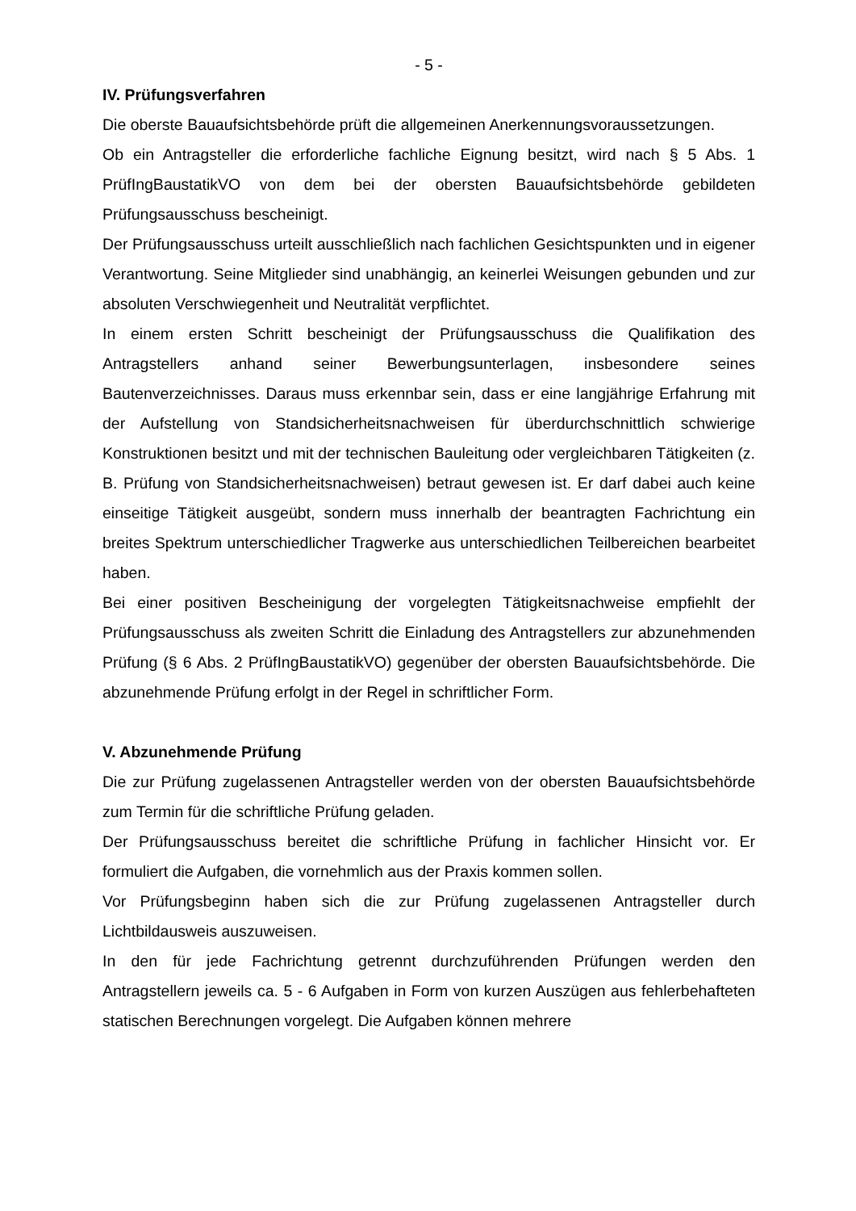- 5 -
IV. Prüfungsverfahren
Die oberste Bauaufsichtsbehörde prüft die allgemeinen Anerkennungs­voraussetzungen.
Ob ein Antragsteller die erforderliche fachliche Eignung besitzt, wird nach § 5 Abs. 1 PrüfIngBaustatikVO von dem bei der obersten Bauaufsichtsbehörde gebildeten Prüfungsausschuss bescheinigt.
Der Prüfungsausschuss urteilt ausschließlich nach fachlichen Gesichtspunkten und in eigener Verantwortung. Seine Mitglieder sind unabhängig, an keinerlei Weisungen gebunden und zur absoluten Verschwiegenheit und Neutralität verpflichtet.
In einem ersten Schritt bescheinigt der Prüfungsausschuss die Qualifikation des Antragstellers anhand seiner Bewerbungsunterlagen, insbesondere seines Bautenverzeichnisses. Daraus muss erkennbar sein, dass er eine langjährige Erfahrung mit der Aufstellung von Standsicherheitsnachweisen für überdurchschnittlich schwierige Konstruktionen besitzt und mit der technischen Bauleitung oder vergleichbaren Tätigkeiten (z. B. Prüfung von Standsicherheitsnachweisen) betraut gewesen ist. Er darf dabei auch keine einseitige Tätigkeit ausgeübt, sondern muss innerhalb der beantragten Fachrichtung ein breites Spektrum unterschiedlicher Tragwerke aus unterschiedlichen Teilbereichen bearbeitet haben.
Bei einer positiven Bescheinigung der vorgelegten Tätigkeitsnachweise empfiehlt der Prüfungsausschuss als zweiten Schritt die Einladung des Antragstellers zur abzunehmenden Prüfung (§ 6 Abs. 2 PrüfIngBaustatikVO) gegenüber der obersten Bauaufsichtsbehörde. Die abzunehmende Prüfung erfolgt in der Regel in schriftlicher Form.
V. Abzunehmende Prüfung
Die zur Prüfung zugelassenen Antragsteller werden von der obersten Bauaufsichtsbehörde zum Termin für die schriftliche Prüfung geladen.
Der Prüfungsausschuss bereitet die schriftliche Prüfung in fachlicher Hinsicht vor. Er formuliert die Aufgaben, die vornehmlich aus der Praxis kommen sollen.
Vor Prüfungsbeginn haben sich die zur Prüfung zugelassenen Antragsteller durch Lichtbildausweis auszuweisen.
In den für jede Fachrichtung getrennt durchzuführenden Prüfungen werden den Antragstellern jeweils ca. 5 - 6 Aufgaben in Form von kurzen Auszügen aus fehlerbehafteten statischen Berechnungen vorgelegt. Die Aufgaben können mehrere